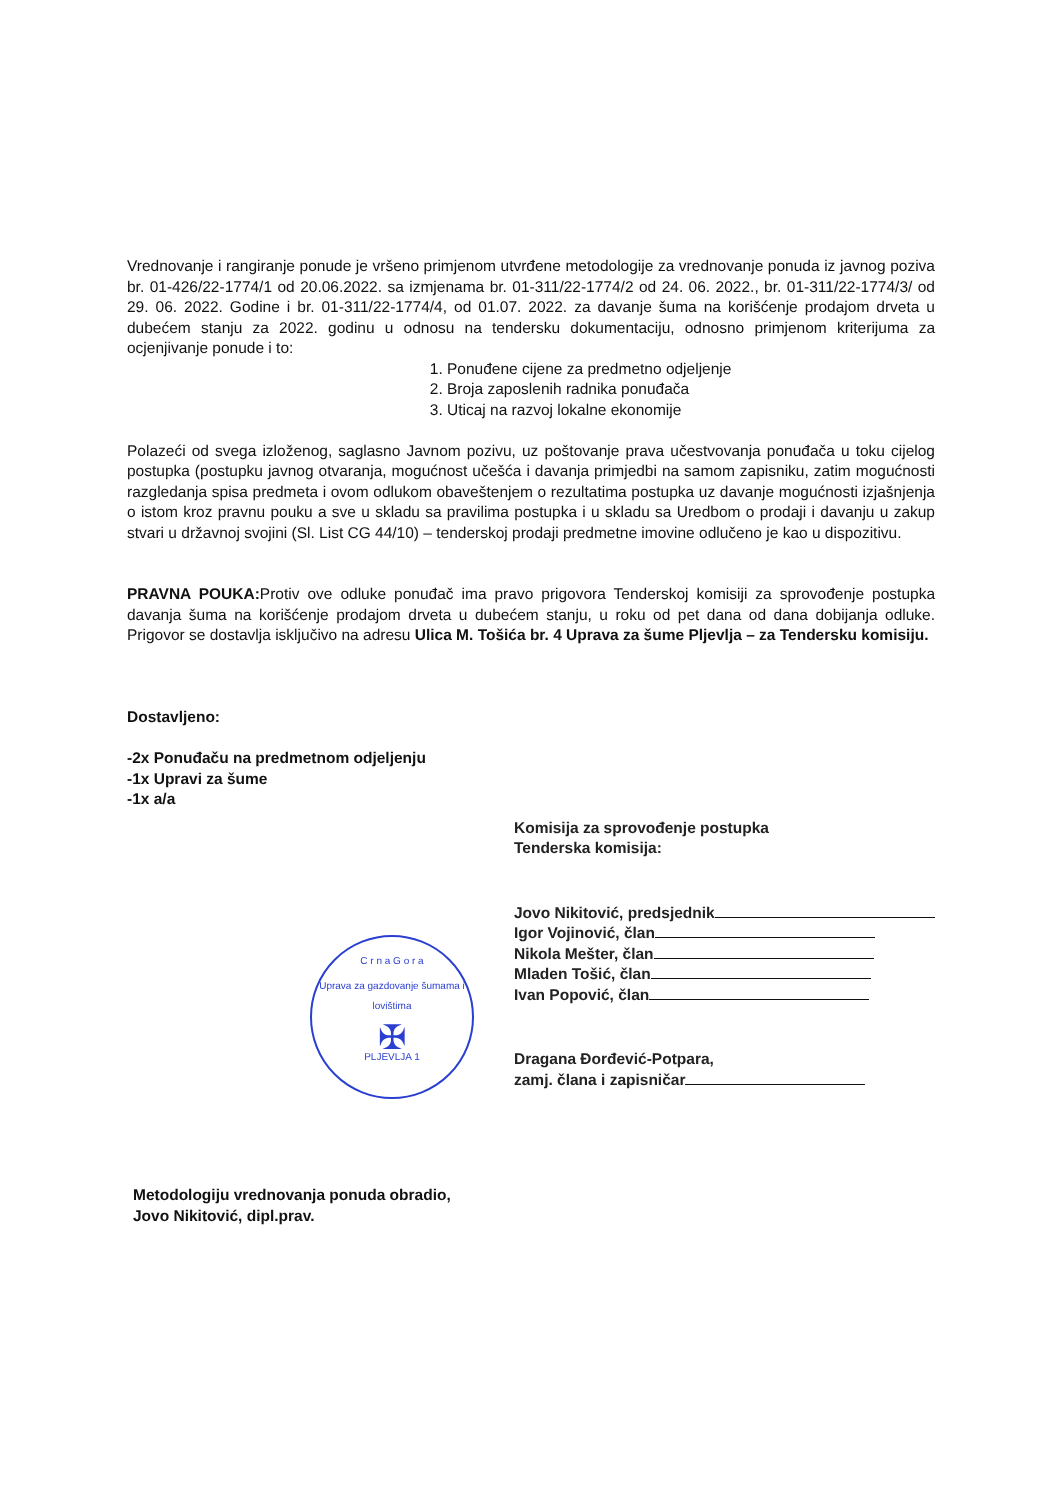Vrednovanje i rangiranje ponude je vršeno primjenom utvrđene metodologije za vrednovanje ponuda iz javnog poziva br. 01-426/22-1774/1 od 20.06.2022. sa izmjenama br. 01-311/22-1774/2 od 24. 06. 2022., br. 01-311/22-1774/3/ od 29. 06. 2022. Godine i br. 01-311/22-1774/4, od 01.07. 2022. za davanje šuma na korišćenje prodajom drveta u dubećem stanju za 2022. godinu u odnosu na tendersku dokumentaciju, odnosno primjenom kriterijuma za ocjenjivanje ponude i to:
1. Ponuđene cijene za predmetno odjeljenje
2. Broja zaposlenih radnika ponuđača
3. Uticaj na razvoj lokalne ekonomije
Polazeći od svega izloženog, saglasno Javnom pozivu, uz poštovanje prava učestvovanja ponuđača u toku cijelog postupka (postupku javnog otvaranja, mogućnost učešća i davanja primjedbi na samom zapisniku, zatim mogućnosti razgledanja spisa predmeta i ovom odlukom obaveštenjem o rezultatima postupka uz davanje mogućnosti izjašnjenja o istom kroz pravnu pouku a sve u skladu sa pravilima postupka i u skladu sa Uredbom o prodaji i davanju u zakup stvari u državnoj svojini (Sl. List CG 44/10) – tenderskoj prodaji predmetne imovine odlučeno je kao u dispozitivu.
PRAVNA POUKA: Protiv ove odluke ponuđač ima pravo prigovora Tenderskoj komisiji za sprovođenje postupka davanja šuma na korišćenje prodajom drveta u dubećem stanju, u roku od pet dana od dana dobijanja odluke. Prigovor se dostavlja isključivo na adresu Ulica M. Tošića br. 4 Uprava za šume Pljevlja – za Tendersku komisiju.
Dostavljeno:
-2x Ponuđaču na predmetnom odjeljenju
-1x Upravi za šume
-1x a/a
Komisija za sprovođenje postupka
Tenderska komisija:
Jovo Nikitović, predsjednik
Igor Vojinović, član
Nikola Mešter, član
Mladen Tošić, član
Ivan Popović, član
Dragana Đorđević-Potpara,
zamj. člana i zapisničar
Metodologiju vrednovanja ponuda obradio,
Jovo Nikitović, dipl.prav.
C r n a G o r a
Uprava za gazdovanje šumama i lovištima
✠
PLJEVLJA 1